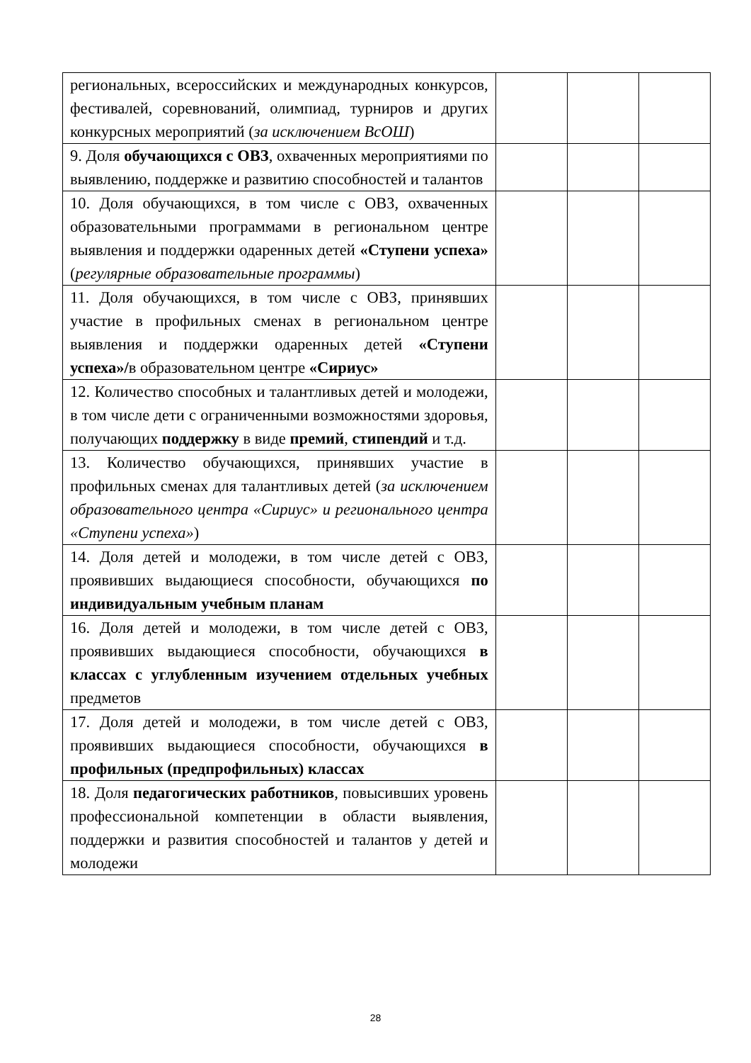| региональных, всероссийских и международных конкурсов, фестивалей, соревнований, олимпиад, турниров и других конкурсных мероприятий ( за исключением ВсОШ ) | | | |
| 9. Доля обучающихся с ОВЗ , охваченных мероприятиями по выявлению, поддержке и развитию способностей и талантов | | | |
| 10. Доля обучающихся, в том числе с ОВЗ, охваченных образовательными программами в региональном центре выявления и поддержки одаренных детей «Ступени успеха» ( регулярные образовательные программы ) | | | |
| 11. Доля обучающихся, в том числе с ОВЗ, принявших участие в профильных сменах в региональном центре выявления и поддержки одаренных детей «Ступени успеха»/ в образовательном центре «Сириус» | | | |
| 12. Количество способных и талантливых детей и молодежи, в том числе дети с ограниченными возможностями здоровья, получающих поддержку в виде премий , стипендий и т.д. | | | |
| 13. Количество обучающихся, принявших участие в профильных сменах для талантливых детей ( за исключением образовательного центра «Сириус» и регионального центра «Ступени успеха» ) | | | |
| 14. Доля детей и молодежи, в том числе детей с ОВЗ, проявивших выдающиеся способности, обучающихся по индивидуальным учебным планам | | | |
| 16. Доля детей и молодежи, в том числе детей с ОВЗ, проявивших выдающиеся способности, обучающихся в классах с углубленным изучением отдельных учебных предметов | | | |
| 17. Доля детей и молодежи, в том числе детей с ОВЗ, проявивших выдающиеся способности, обучающихся в профильных (предпрофильных) классах | | | |
| 18. Доля педагогических работников , повысивших уровень профессиональной компетенции в области выявления, поддержки и развития способностей и талантов у детей и молодежи | | | |
28